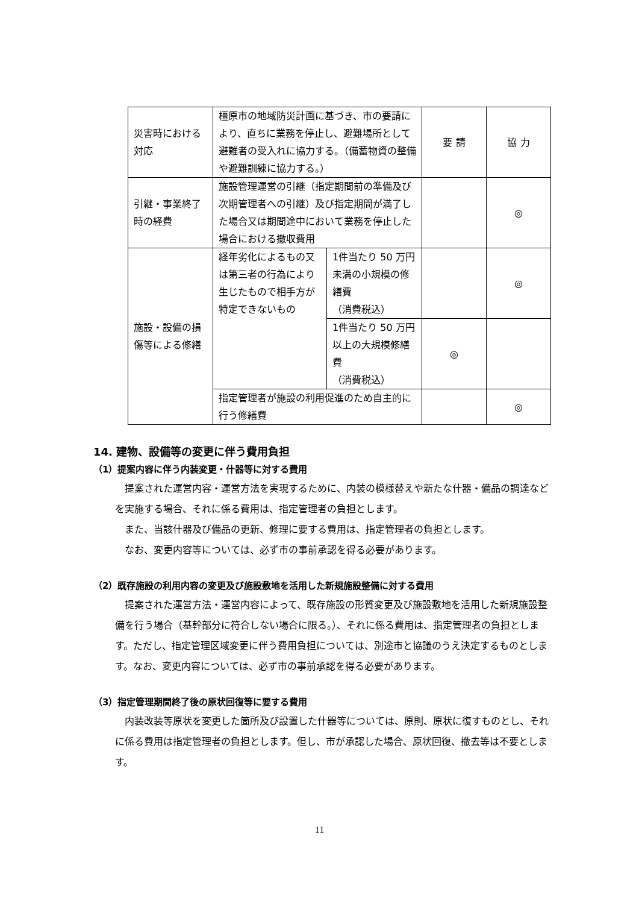| 災害時における対応 | 橿原市の地域防災計画に基づき、市の要請により、直ちに業務を停止し、避難場所として避難者の受入れに協力する。（備蓄物資の整備や避難訓練に協力する。） | | 要 請 | 協 力 |
| 引継・事業終了時の経費 | 施設管理運営の引継（指定期間前の準備及び次期管理者への引継）及び指定期間が満了した場合又は期間途中において業務を停止した場合における撤収費用 | | | ◎ |
| 施設・設備の損傷等による修繕 | 経年劣化によるもの又は第三者の行為により生じたもので相手方が特定できないもの | 1件当たり 50 万円未満の小規模の修繕費 （消費税込） | | ◎ |
| | | 1件当たり 50 万円以上の大規模修繕費 （消費税込） | ◎ | |
| | 指定管理者が施設の利用促進のため自主的に行う修繕費 | | | ◎ |
14. 建物、設備等の変更に伴う費用負担
（1）提案内容に伴う内装変更・什器等に対する費用
提案された運営内容・運営方法を実現するために、内装の模様替えや新たな什器・備品の調達などを実施する場合、それに係る費用は、指定管理者の負担とします。
また、当該什器及び備品の更新、修理に要する費用は、指定管理者の負担とします。
なお、変更内容等については、必ず市の事前承認を得る必要があります。
（2）既存施設の利用内容の変更及び施設敷地を活用した新規施設整備に対する費用
提案された運営方法・運営内容によって、既存施設の形質変更及び施設敷地を活用した新規施設整備を行う場合（基幹部分に符合しない場合に限る。）、それに係る費用は、指定管理者の負担とします。ただし、指定管理区域変更に伴う費用負担については、別途市と協議のうえ決定するものとします。なお、変更内容については、必ず市の事前承認を得る必要があります。
（3）指定管理期間終了後の原状回復等に要する費用
内装改装等原状を変更した箇所及び設置した什器等については、原則、原状に復すものとし、それに係る費用は指定管理者の負担とします。但し、市が承認した場合、原状回復、撤去等は不要とします。
11